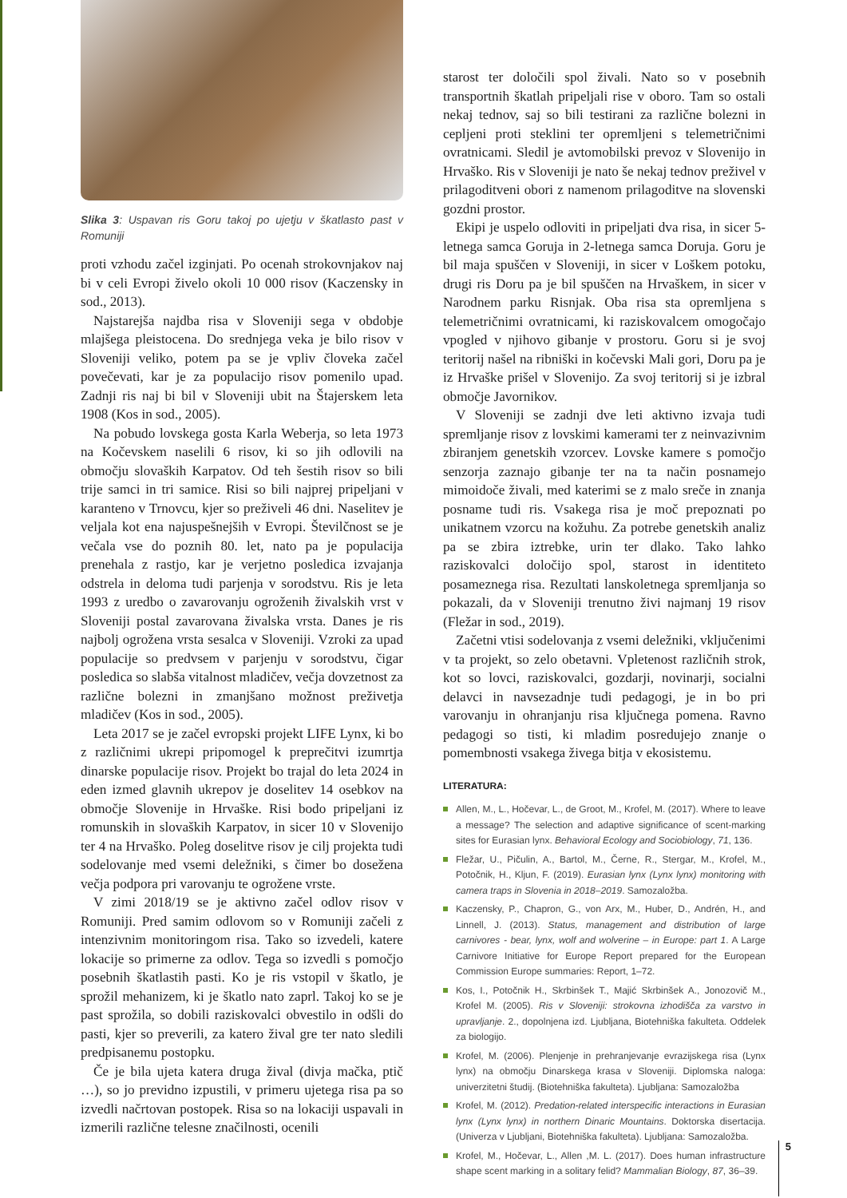Slika 3: Uspavan ris Goru takoj po ujetju v škatlasto past v Romuniji
proti vzhodu začel izginjati. Po ocenah strokovnjakov naj bi v celi Evropi živelo okoli 10 000 risov (Kaczensky in sod., 2013).
Najstarejša najdba risa v Sloveniji sega v obdobje mlajšega pleistocena. Do srednjega veka je bilo risov v Sloveniji veliko, potem pa se je vpliv človeka začel povečevati, kar je za populacijo risov pomenilo upad. Zadnji ris naj bi bil v Sloveniji ubit na Štajerskem leta 1908 (Kos in sod., 2005).
Na pobudo lovskega gosta Karla Weberja, so leta 1973 na Kočevskem naselili 6 risov, ki so jih odlovili na območju slovaških Karpatov. Od teh šestih risov so bili trije samci in tri samice. Risi so bili najprej pripeljani v karanteno v Trnovcu, kjer so preživeli 46 dni. Naselitev je veljala kot ena najuspešnejših v Evropi. Številčnost se je večala vse do poznih 80. let, nato pa je populacija prenehala z rastjo, kar je verjetno posledica izvajanja odstrela in deloma tudi parjenja v sorodstvu. Ris je leta 1993 z uredbo o zavarovanju ogroženih živalskih vrst v Sloveniji postal zavarovana živalska vrsta. Danes je ris najbolj ogrožena vrsta sesalca v Sloveniji. Vzroki za upad populacije so predvsem v parjenju v sorodstvu, čigar posledica so slabša vitalnost mladičev, večja dovzetnost za različne bolezni in zmanjšano možnost preživetja mladičev (Kos in sod., 2005).
Leta 2017 se je začel evropski projekt LIFE Lynx, ki bo z različnimi ukrepi pripomogel k preprečitvi izumrtja dinarske populacije risov. Projekt bo trajal do leta 2024 in eden izmed glavnih ukrepov je doselitev 14 osebkov na območje Slovenije in Hrvaške. Risi bodo pripeljani iz romunskih in slovaških Karpatov, in sicer 10 v Slovenijo ter 4 na Hrvaško. Poleg doselitve risov je cilj projekta tudi sodelovanje med vsemi deležniki, s čimer bo dosežena večja podpora pri varovanju te ogrožene vrste.
V zimi 2018/19 se je aktivno začel odlov risov v Romuniji. Pred samim odlovom so v Romuniji začeli z intenzivnim monitoringom risa. Tako so izvedeli, katere lokacije so primerne za odlov. Tega so izvedli s pomočjo posebnih škatlastih pasti. Ko je ris vstopil v škatlo, je sprožil mehanizem, ki je škatlo nato zaprl. Takoj ko se je past sprožila, so dobili raziskovalci obvestilo in odšli do pasti, kjer so preverili, za katero žival gre ter nato sledili predpisanemu postopku.
Če je bila ujeta katera druga žival (divja mačka, ptič …), so jo previdno izpustili, v primeru ujetega risa pa so izvedli načrtovan postopek. Risa so na lokaciji uspavali in izmerili različne telesne značilnosti, ocenili
starost ter določili spol živali. Nato so v posebnih transportnih škatlah pripeljali rise v oboro. Tam so ostali nekaj tednov, saj so bili testirani za različne bolezni in cepljeni proti steklini ter opremljeni s telemetričnimi ovratnicami. Sledil je avtomobilski prevoz v Slovenijo in Hrvaško. Ris v Sloveniji je nato še nekaj tednov preživel v prilagoditveni obori z namenom prilagoditve na slovenski gozdni prostor.
Ekipi je uspelo odloviti in pripeljati dva risa, in sicer 5-letnega samca Goruja in 2-letnega samca Doruja. Goru je bil maja spuščen v Sloveniji, in sicer v Loškem potoku, drugi ris Doru pa je bil spuščen na Hrvaškem, in sicer v Narodnem parku Risnjak. Oba risa sta opremljena s telemetričnimi ovratnicami, ki raziskovalcem omogočajo vpogled v njihovo gibanje v prostoru. Goru si je svoj teritorij našel na ribniški in kočevski Mali gori, Doru pa je iz Hrvaške prišel v Slovenijo. Za svoj teritorij si je izbral območje Javornikov.
V Sloveniji se zadnji dve leti aktivno izvaja tudi spremljanje risov z lovskimi kamerami ter z neinvazivnim zbiranjem genetskih vzorcev. Lovske kamere s pomočjo senzorja zaznajo gibanje ter na ta način posnamejo mimoidoče živali, med katerimi se z malo sreče in znanja posname tudi ris. Vsakega risa je moč prepoznati po unikatnem vzorcu na kožuhu. Za potrebe genetskih analiz pa se zbira iztrebke, urin ter dlako. Tako lahko raziskovalci določijo spol, starost in identiteto posameznega risa. Rezultati lanskoletnega spremljanja so pokazali, da v Sloveniji trenutno živi najmanj 19 risov (Fležar in sod., 2019).
Začetni vtisi sodelovanja z vsemi deležniki, vključenimi v ta projekt, so zelo obetavni. Vpletenost različnih strok, kot so lovci, raziskovalci, gozdarji, novinarji, socialni delavci in navsezadnje tudi pedagogi, je in bo pri varovanju in ohranjanju risa ključnega pomena. Ravno pedagogi so tisti, ki mladim posredujejo znanje o pomembnosti vsakega živega bitja v ekosistemu.
LITERATURA:
Allen, M., L., Hočevar, L., de Groot, M., Krofel, M. (2017). Where to leave a message? The selection and adaptive significance of scent-marking sites for Eurasian lynx. Behavioral Ecology and Sociobiology, 71, 136.
Fležar, U., Pičulin, A., Bartol, M., Černe, R., Stergar, M., Krofel, M., Potočnik, H., Kljun, F. (2019). Eurasian lynx (Lynx lynx) monitoring with camera traps in Slovenia in 2018–2019. Samozaložba.
Kaczensky, P., Chapron, G., von Arx, M., Huber, D., Andrén, H., and Linnell, J. (2013). Status, management and distribution of large carnivores - bear, lynx, wolf and wolverine – in Europe: part 1. A Large Carnivore Initiative for Europe Report prepared for the European Commission Europe summaries: Report, 1–72.
Kos, I., Potočnik H., Skrbinšek T., Majić Skrbinšek A., Jonozovič M., Krofel M. (2005). Ris v Sloveniji: strokovna izhodišča za varstvo in upravljanje. 2., dopolnjena izd. Ljubljana, Biotehniška fakulteta. Oddelek za biologijo.
Krofel, M. (2006). Plenjenje in prehranjevanje evrazijskega risa (Lynx lynx) na območju Dinarskega krasa v Sloveniji. Diplomska naloga: univerzitetni študij. (Biotehniška fakulteta). Ljubljana: Samozaložba
Krofel, M. (2012). Predation-related interspecific interactions in Eurasian lynx (Lynx lynx) in northern Dinaric Mountains. Doktorska disertacija. (Univerza v Ljubljani, Biotehniška fakulteta). Ljubljana: Samozaložba.
Krofel, M., Hočevar, L., Allen ,M. L. (2017). Does human infrastructure shape scent marking in a solitary felid? Mammalian Biology, 87, 36–39.
5